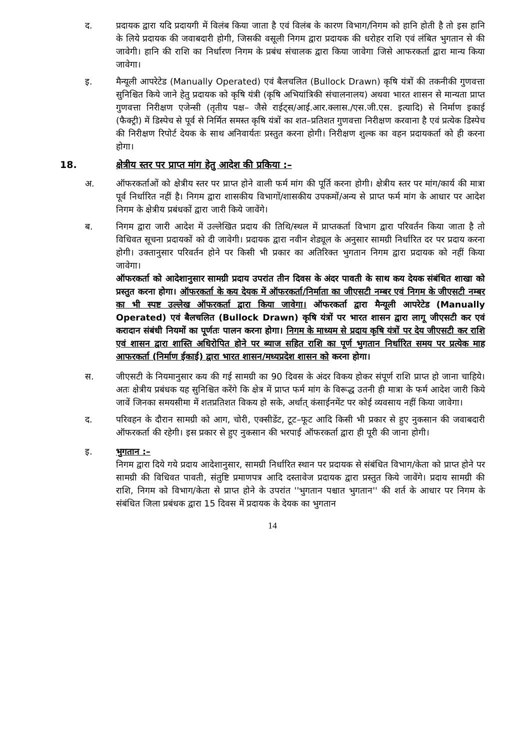द. प्रदायक द्वारा यदि प्रदायगी में विलंब किया जाता है एवं विलंब के कारण विभाग/निगम को हानि होती है तो इस हानि के लिये प्रदायक की जवाबदारी होगी, जिसकी वसूली निगम द्वारा प्रदायक की धरोहर राशि एवं लंबित भुगतान से की जावेगी। हानि की राशि का निर्धारण निगम के प्रबंध संचालक द्वारा किया जावेगा जिसे आफरकर्ता द्वारा मान्य किया जावेगा।
इ. मैन्यूली आपरेटेड (Manually Operated) एवं बैलचलित (Bullock Drawn) कृषि यंत्रों की तकनीकी गुणवत्ता सुनिश्चित किये जाने हेतु प्रदायक को कृषि यंत्री (कृषि अभियांत्रिकी संचालनालय) अथवा भारत शासन से मान्यता प्राप्त गुणवत्ता निरीक्षण एजेन्सी (तृतीय पक्ष– जैसे राईट्स/आई.आर.क्लास./एस.जी.एस. इत्यादि) से निर्माण इकाई (फैक्ट्री) में डिस्पेच से पूर्व से निर्मित समस्त कृषि यंत्रों का शत–प्रतिशत गुणवत्ता निरीक्षण करवाना है एवं प्रत्येक डिस्पेच की निरीक्षण रिपोर्ट देयक के साथ अनिवार्यतः प्रस्तुत करना होगी। निरीक्षण शुल्क का वहन प्रदायकर्ता को ही करना होगा।
18. क्षेत्रीय स्तर पर प्राप्त मांग हेतु आदेश की प्रकिया :–
अ. ऑफरकर्ताओं को क्षेत्रीय स्तर पर प्राप्त होने वाली फर्म मांग की पूर्ति करना होगी। क्षेत्रीय स्तर पर मांग/कार्य की मात्रा पूर्व निर्धारित नहीं है। निगम द्वारा शासकीय विभागों/शासकीय उपकमों/अन्य से प्राप्त फर्म मांग के आधार पर आदेश निगम के क्षेत्रीय प्रबंधकों द्वारा जारी किये जावेंगे।
ब. निगम द्वारा जारी आदेश में उल्लेखित प्रदाय की तिथि/स्थल में प्राप्तकर्ता विभाग द्वारा परिवर्तन किया जाता है तो विधिवत सूचना प्रदायकों को दी जावेगी। प्रदायक द्वारा नवीन शेड्यूल के अनुसार सामग्री निर्धारित दर पर प्रदाय करना होगी। उक्तानुसार परिवर्तन होने पर किसी भी प्रकार का अतिरिक्त भुगतान निगम द्वारा प्रदायक को नहीं किया जावेगा।
ऑफरकर्ता को आदेशानुसार सामग्री प्रदाय उपरांत तीन दिवस के अंदर पावती के साथ कय देयक संबंधित शाखा को प्रस्तुत करना होगा। ऑफरकर्ता के कय देयक में ऑफरकर्ता/निर्माता का जीएसटी नम्बर एवं निगम के जीएसटी नम्बर का भी स्पष्ट उल्लेख ऑफरकर्ता द्वारा किया जावेगा। ऑफरकर्ता द्वारा मैन्यूली आपरेटेड (Manually Operated) एवं बैलचलित (Bullock Drawn) कृषि यंत्रों पर भारत शासन द्वारा लागू जीएसटी कर एवं करादान संबंधी नियमों का पूर्णतः पालन करना होगा। निगम के माध्यम से प्रदाय कृषि यंत्रों पर देय जीएसटी कर राशि एवं शासन द्वारा शास्ति अधिरोपित होने पर ब्याज सहित राशि का पूर्ण भुगतान निर्धारित समय पर प्रत्येक माह आफरकर्ता (निर्माण ईकाई) द्वारा भारत शासन/मध्यप्रदेश शासन को करना होगा।
स. जीएसटी के नियमानुसार कय की गई सामग्री का 90 दिवस के अंदर विकय होकर संपूर्ण राशि प्राप्त हो जाना चाहिये। अतः क्षेत्रीय प्रबंधक यह सुनिश्चित करेंगे कि क्षेत्र में प्राप्त फर्म मांग के विरूद्ध उतनी ही मात्रा के फर्म आदेश जारी किये जावें जिनका समयसीमा में शतप्रतिशत विकय हो सके, अर्थात् कंसाईनमेंट पर कोई व्यवसाय नहीं किया जावेगा।
द. परिवहन के दौरान सामग्री को आग, चोरी, एक्सीडेंट, टूट–फूट आदि किसी भी प्रकार से हुए नुकसान की जवाबदारी ऑफरकर्ता की रहेगी। इस प्रकार से हुए नुकसान की भरपाई ऑफरकर्ता द्वारा ही पूरी की जाना होगी।
इ. भुगतान :–
निगम द्वारा दिये गये प्रदाय आदेशानुसार, सामग्री निर्धारित स्थान पर प्रदायक से संबंधित विभाग/केता को प्राप्त होने पर सामग्री की विधिवत पावती, संतुष्टि प्रमाणपत्र आदि दस्तावेज प्रदायक द्वारा प्रस्तुत किये जावेंगे। प्रदाय सामग्री की राशि, निगम को विभाग/केता से प्राप्त होने के उपरांत ''भुगतान पश्चात भुगतान'' की शर्त के आधार पर निगम के संबंधित जिला प्रबंधक द्वारा 15 दिवस में प्रदायक के देयक का भुगतान
14